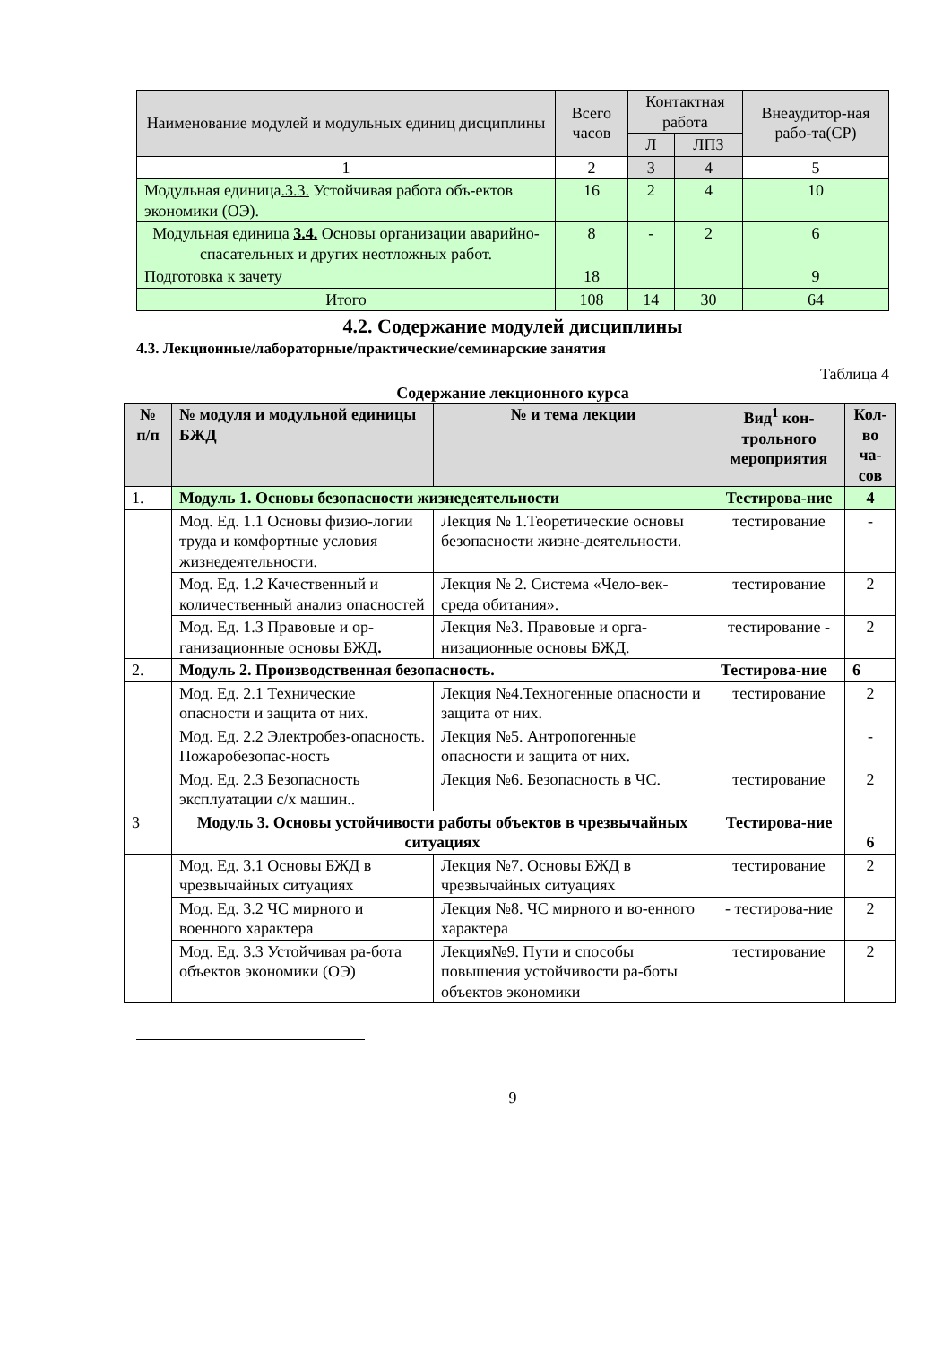| Наименование модулей и модульных единиц дисциплины | Всего часов | Контактная работа | | Внеаудитор-ная рабо-та(СР) |
| --- | --- | --- | --- | --- |
| | | Л | ЛПЗ | |
| 1 | 2 | 3 | 4 | 5 |
| Модульная единица .3.3. Устойчивая работа объ-ектов экономики (ОЭ). | 16 | 2 | 4 | 10 |
| Модульная единица 3.4. Основы организации аварийно-спасательных и других неотложных работ. | 8 | - | 2 | 6 |
| Подготовка к зачету | 18 | | | 9 |
| Итого | 108 | 14 | 30 | 64 |
4.2. Содержание модулей дисциплины
4.3. Лекционные/лабораторные/практические/семинарские занятия
Таблица 4
Содержание лекционного курса
| № п/п | № модуля и модульной единицы БЖД | № и тема лекции | Вид<sup>1</sup> кон-трольного мероприятия | Кол-во ча-сов |
| --- | --- | --- | --- | --- |
| 1. | Модуль 1. Основы безопасности жизнедеятельности | | Тестирова-ние | 4 |
| | Мод. Ед. 1.1 Основы физио-логии труда и комфортные условия жизнедеятельности. | Лекция № 1.Теоретические основы безопасности жизне-деятельности. | тестирование | - |
| | Мод. Ед. 1.2 Качественный и количественный анализ опасностей | Лекция № 2. Система «Чело-век-среда обитания». | тестирование | 2 |
| | Мод. Ед. 1.3 Правовые и ор-ганизационные основы БЖД . | Лекция №3. Правовые и орга-низационные основы БЖД. | тестирование - | 2 |
| 2. | Модуль 2. Производственная безопасность. | | Тестирова-ние | 6 |
| | Мод. Ед. 2.1 Технические опасности и защита от них. | Лекция №4.Техногенные опасности и защита от них. | тестирование | 2 |
| | Мод. Ед. 2.2 Электробез-опасность. Пожаробезопас-ность | Лекция №5. Антропогенные опасности и защита от них. | | - |
| | Мод. Ед. 2.3 Безопасность эксплуатации с/х машин.. | Лекция №6. Безопасность в ЧС. | тестирование | 2 |
| 3 | Модуль 3. Основы устойчивости работы объектов в чрезвычайных ситуациях | | Тестирова-ние | 6 |
| | Мод. Ед. 3.1 Основы БЖД в чрезвычайных ситуациях | Лекция №7. Основы БЖД в чрезвычайных ситуациях | тестирование | 2 |
| | Мод. Ед. 3.2 ЧС мирного и военного характера | Лекция №8. ЧС мирного и во-енного характера | - тестирова-ние | 2 |
| | Мод. Ед. 3.3 Устойчивая ра-бота объектов экономики (ОЭ) | Лекция№9. Пути и способы повышения устойчивости ра-боты объектов экономики | тестирование | 2 |
9